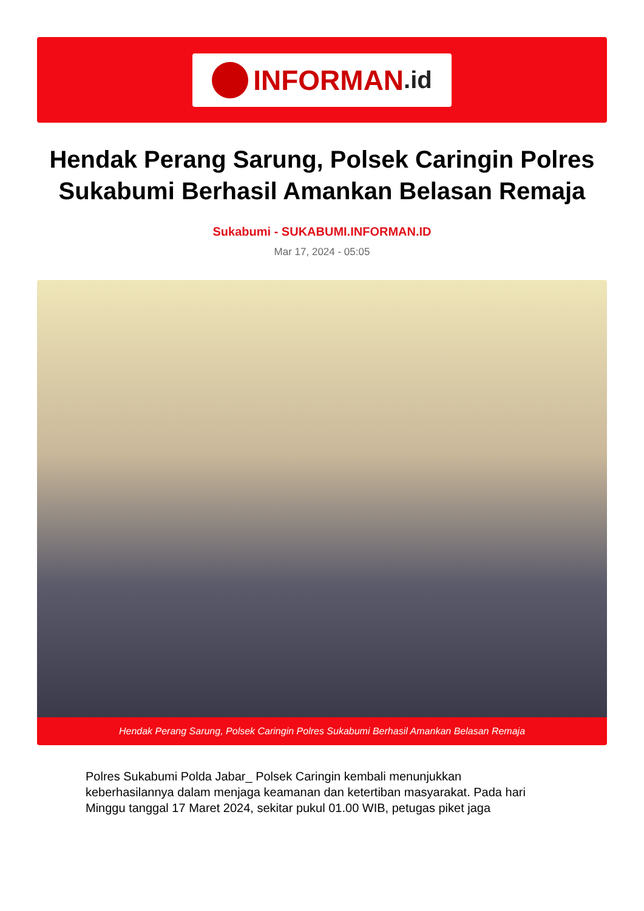INFORMAN.id
Hendak Perang Sarung, Polsek Caringin Polres Sukabumi Berhasil Amankan Belasan Remaja
Sukabumi - SUKABUMI.INFORMAN.ID
Mar 17, 2024 - 05:05
Hendak Perang Sarung, Polsek Caringin Polres Sukabumi Berhasil Amankan Belasan Remaja
Polres Sukabumi Polda Jabar_ Polsek Caringin kembali menunjukkan keberhasilannya dalam menjaga keamanan dan ketertiban masyarakat. Pada hari Minggu tanggal 17 Maret 2024, sekitar pukul 01.00 WIB, petugas piket jaga